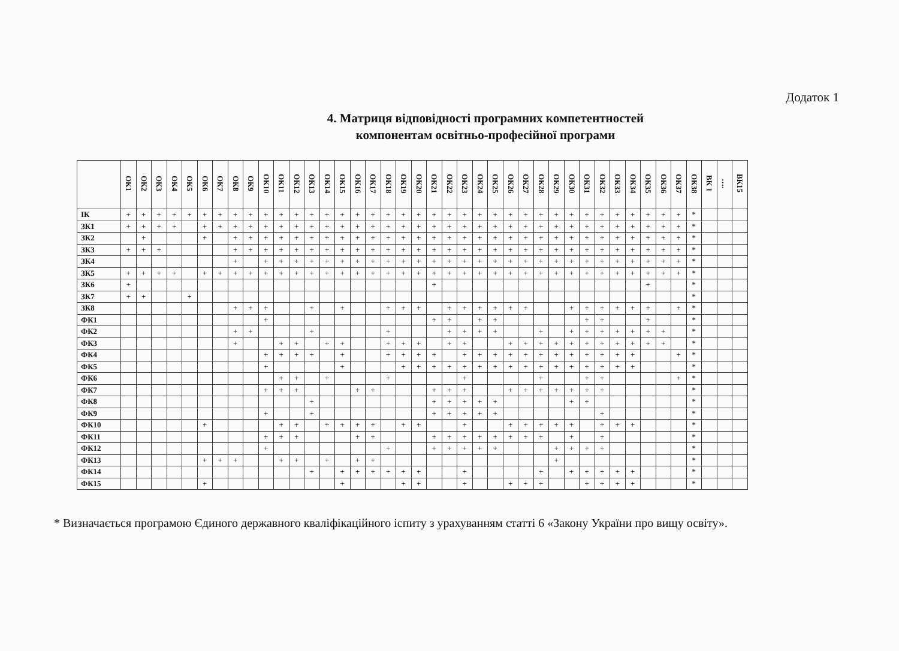Додаток 1
4. Матриця відповідності програмних компетентностей
компонентам освітньо-професійної програми
| | ОК1 | ОК2 | ОК3 | ОК4 | ОК5 | ОК6 | ОК7 | ОК8 | ОК9 | ОК10 | ОК11 | ОК12 | ОК13 | ОК14 | ОК15 | ОК16 | ОК17 | ОК18 | ОК19 | ОК20 | ОК21 | ОК22 | ОК23 | ОК24 | ОК25 | ОК26 | ОК27 | ОК28 | ОК29 | ОК30 | ОК31 | ОК32 | ОК33 | ОК34 | ОК35 | ОК36 | ОК37 | ОК38 | ВК 1 | …. | ВК15 |
| --- | --- | --- | --- | --- | --- | --- | --- | --- | --- | --- | --- | --- | --- | --- | --- | --- | --- | --- | --- | --- | --- | --- | --- | --- | --- | --- | --- | --- | --- | --- | --- | --- | --- | --- | --- | --- | --- | --- | --- | --- | --- |
| ІК | + | + | + | + | + | + | + | + | + | + | + | + | + | + | + | + | + | + | + | + | + | + | + | + | + | + | + | + | + | + | + | + | + | + | + | + | + | * | | | |
| ЗК1 | + | + | + | + | | + | + | + | + | + | + | + | + | + | + | + | + | + | + | + | + | + | + | + | + | + | + | + | + | + | + | + | + | + | + | + | + | * | | | |
| ЗК2 | | + | | | | + | | + | + | + | + | + | + | + | + | + | + | + | + | + | + | + | + | + | + | + | + | + | + | + | + | + | + | + | + | + | + | * | | | |
| ЗК3 | + | + | + | | | | | + | + | + | + | + | + | + | + | + | + | + | + | + | + | + | + | + | + | + | + | + | + | + | + | + | + | + | + | + | + | * | | | |
| ЗК4 | | | | | | | | + | | + | + | + | + | + | + | + | + | + | + | + | + | + | + | + | + | + | + | + | + | + | + | + | + | + | + | + | + | * | | | |
| ЗК5 | + | + | + | + | | + | + | + | + | + | + | + | + | + | + | + | + | + | + | + | + | + | + | + | + | + | + | + | + | + | + | + | + | + | + | + | + | * | | | |
| ЗК6 | + | | | | | | | | | | | | | | | | | | | | + | | | | | | | | | | | | | | + | | | * | | | |
| ЗК7 | + | + | | | + | | | | | | | | | | | | | | | | | | | | | | | | | | | | | | | | | * | | | |
| ЗК8 | | | | | | | | + | + | + | | | + | | + | | | + | + | + | | + | + | + | + | + | + | | | + | + | + | + | + | + | | + | * | | | |
| ФК1 | | | | | | | | | | + | | | | | | | | | | | + | + | | + | + | | | | | | + | + | | | + | | | * | | | |
| ФК2 | | | | | | | | + | + | | | | + | | | | | + | | | | + | + | + | + | | | + | | + | + | + | + | + | + | + | | * | | | |
| ФК3 | | | | | | | | + | | | + | + | | + | + | | | + | + | + | | + | + | | | + | + | + | + | + | + | + | + | + | + | + | | * | | | |
| ФК4 | | | | | | | | | | + | + | + | + | | + | | | + | + | + | + | | + | + | + | + | + | + | + | + | + | + | + | + | | | + | * | | | |
| ФК5 | | | | | | | | | | + | | | | | + | | | | + | + | + | + | + | + | + | + | + | + | + | + | + | + | + | + | | | | * | | | |
| ФК6 | | | | | | | | | | | + | + | | + | | | | + | | | | | + | | | | | + | | | + | + | | | | | + | * | | | |
| ФК7 | | | | | | | | | | + | + | + | | | | + | + | | | | + | + | + | | | + | + | + | + | + | + | + | | | | | | * | | | |
| ФК8 | | | | | | | | | | | | | + | | | | | | | | + | + | + | + | + | | | | | + | + | | | | | | | * | | | |
| ФК9 | | | | | | | | | | + | | | + | | | | | | | | + | + | + | + | + | | | | | | | + | | | | | | * | | | |
| ФК10 | | | | | | + | | | | | + | + | | + | + | + | + | | + | + | | | + | | | + | + | + | + | + | | + | + | + | | | | * | | | |
| ФК11 | | | | | | | | | | + | + | + | | | | + | + | | | | + | + | + | + | + | + | + | + | | + | | + | | | | | | * | | | |
| ФК12 | | | | | | | | | | + | | | | | | | | + | | | + | + | + | + | + | | | | + | + | + | + | | | | | | * | | | |
| ФК13 | | | | | | + | + | + | | | + | + | | + | | + | + | | | | | | | | | | | | + | | | | | | | | | * | | | |
| ФК14 | | | | | | | | | | | | | + | | + | + | + | + | + | + | | | + | | | | | + | | + | + | + | + | + | | | | * | | | |
| ФК15 | | | | | | + | | | | | | | | | + | | | | + | + | | | + | | | + | + | + | | | + | + | + | + | | | | * | | | |
* Визначається програмою Єдиного державного кваліфікаційного іспиту з урахуванням статті 6 «Закону України про вищу освіту».